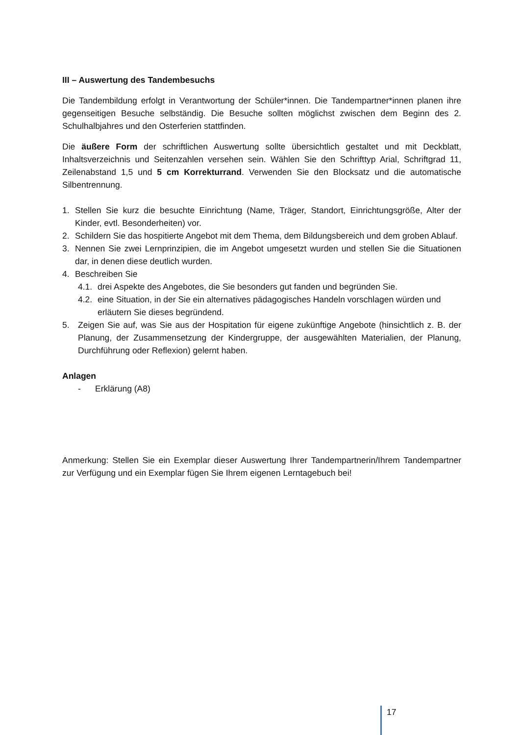III – Auswertung des Tandembesuchs
Die Tandembildung erfolgt in Verantwortung der Schüler*innen. Die Tandempartner*innen planen ihre gegenseitigen Besuche selbständig. Die Besuche sollten möglichst zwischen dem Beginn des 2. Schulhalbjahres und den Osterferien stattfinden.
Die äußere Form der schriftlichen Auswertung sollte übersichtlich gestaltet und mit Deckblatt, Inhaltsverzeichnis und Seitenzahlen versehen sein. Wählen Sie den Schrifttyp Arial, Schriftgrad 11, Zeilenabstand 1,5 und 5 cm Korrekturrand. Verwenden Sie den Blocksatz und die automatische Silbentrennung.
1. Stellen Sie kurz die besuchte Einrichtung (Name, Träger, Standort, Einrichtungsgröße, Alter der Kinder, evtl. Besonderheiten) vor.
2. Schildern Sie das hospitierte Angebot mit dem Thema, dem Bildungsbereich und dem groben Ablauf.
3. Nennen Sie zwei Lernprinzipien, die im Angebot umgesetzt wurden und stellen Sie die Situationen dar, in denen diese deutlich wurden.
4. Beschreiben Sie
4.1. drei Aspekte des Angebotes, die Sie besonders gut fanden und begründen Sie.
4.2. eine Situation, in der Sie ein alternatives pädagogisches Handeln vorschlagen würden und erläutern Sie dieses begründend.
5. Zeigen Sie auf, was Sie aus der Hospitation für eigene zukünftige Angebote (hinsichtlich z. B. der Planung, der Zusammensetzung der Kindergruppe, der ausgewählten Materialien, der Planung, Durchführung oder Reflexion) gelernt haben.
Anlagen
- Erklärung (A8)
Anmerkung: Stellen Sie ein Exemplar dieser Auswertung Ihrer Tandempartnerin/Ihrem Tandempartner zur Verfügung und ein Exemplar fügen Sie Ihrem eigenen Lerntagebuch bei!
17